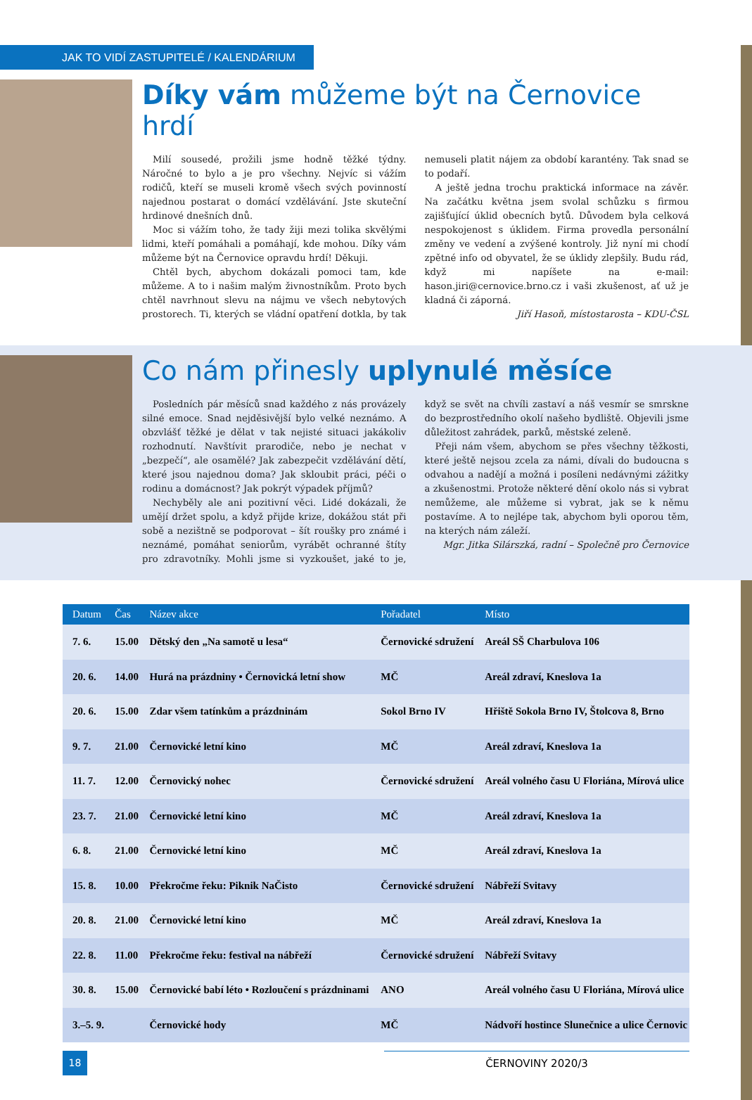JAK TO VIDÍ ZASTUPITELÉ / KALENDÁRIUM
Díky vám můžeme být na Černovice hrdí
Milí sousedé, prožili jsme hodně těžké týdny. Náročné to bylo a je pro všechny. Nejvíc si vážím rodičů, kteří se museli kromě všech svých povinností najednou postarat o domácí vzdělávání. Jste skuteční hrdinové dnešních dnů.
Moc si vážím toho, že tady žiji mezi tolika skvělými lidmi, kteří pomáhali a pomáhají, kde mohou. Díky vám můžeme být na Černovice opravdu hrdí! Děkuji.
Chtěl bych, abychom dokázali pomoci tam, kde můžeme. A to i našim malým živnostníkům. Proto bych chtěl navrhnout slevu na nájmu ve všech nebytových prostorech. Ti, kterých se vládní opatření dotkla, by tak nemuseli platit nájem za období karantény. Tak snad se to podaří.
A ještě jedna trochu praktická informace na závěr. Na začátku května jsem svolal schůzku s firmou zajišťující úklid obecních bytů. Důvodem byla celková nespokojenost s úklidem. Firma provedla personální změny ve vedení a zvýšené kontroly. Již nyní mi chodí zpětné info od obyvatel, že se úklidy zlepšily. Budu rád, když mi napíšete na e-mail: hason.jiri@cernovice.brno.cz i vaši zkušenost, ať už je kladná či záporná.
Jiří Hasoň, místostarosta – KDU-ČSL
Co nám přinesly uplynulé měsíce
Posledních pár měsíců snad každého z nás provázely silné emoce. Snad nejděsivější bylo velké neznámo. A obzvlášť těžké je dělat v tak nejisté situaci jakákoliv rozhodnutí. Navštívit prarodiče, nebo je nechat v „bezpečí“, ale osamělé? Jak zabezpečit vzdělávání dětí, které jsou najednou doma? Jak skloubit práci, péči o rodinu a domácnost? Jak pokrýt výpadek příjmů?
Nechyběly ale ani pozitivní věci. Lidé dokázali, že umějí držet spolu, a když přijde krize, dokážou stát při sobě a nezištně se podporovat – šít roušky pro známé i neznámé, pomáhat seniorům, vyrábět ochranné štíty pro zdravotníky. Mohli jsme si vyzkoušet, jaké to je, když se svět na chvíli zastaví a náš vesmír se smrskne do bezprostředního okolí našeho bydliště. Objevili jsme důležitost zahrádek, parků, městské zeleně.
Přeji nám všem, abychom se přes všechny těžkosti, které ještě nejsou zcela za námi, dívali do budoucna s odvahou a nadějí a možná i posíleni nedávnými zážitky a zkušenostmi. Protože některé dění okolo nás si vybrat nemůžeme, ale můžeme si vybrat, jak se k němu postavíme. A to nejlépe tak, abychom byli oporou těm, na kterých nám záleží.
Mgr. Jitka Silárszká, radní – Společně pro Černovice
| Datum | Čas | Název akce | Pořadatel | Místo |
| --- | --- | --- | --- | --- |
| 7. 6. | 15.00 | Dětský den „Na samotě u lesa“ | Černovické sdružení | Areál SŠ Charbulova 106 |
| 20. 6. | 14.00 | Hurá na prázdniny • Černovická letní show | MČ | Areál zdraví, Kneslova 1a |
| 20. 6. | 15.00 | Zdar všem tatínkům a prázdninám | Sokol Brno IV | Hřiště Sokola Brno IV, Štolcova 8, Brno |
| 9. 7. | 21.00 | Černovické letní kino | MČ | Areál zdraví, Kneslova 1a |
| 11. 7. | 12.00 | Černovický nohec | Černovické sdružení | Areál volného času U Floriána, Mírová ulice |
| 23. 7. | 21.00 | Černovické letní kino | MČ | Areál zdraví, Kneslova 1a |
| 6. 8. | 21.00 | Černovické letní kino | MČ | Areál zdraví, Kneslova 1a |
| 15. 8. | 10.00 | Překročme řeku: Piknik NaČisto | Černovické sdružení | Nábřeží Svitavy |
| 20. 8. | 21.00 | Černovické letní kino | MČ | Areál zdraví, Kneslova 1a |
| 22. 8. | 11.00 | Překročme řeku: festival na nábřeží | Černovické sdružení | Nábřeží Svitavy |
| 30. 8. | 15.00 | Černovické babí léto • Rozloučení s prázdninami | ANO | Areál volného času U Floriána, Mírová ulice |
| 3.–5. 9. | | Černovické hody | MČ | Nádvoří hostince Slunečnice a ulice Černovic |
18
ČERNOVINY 2020/3